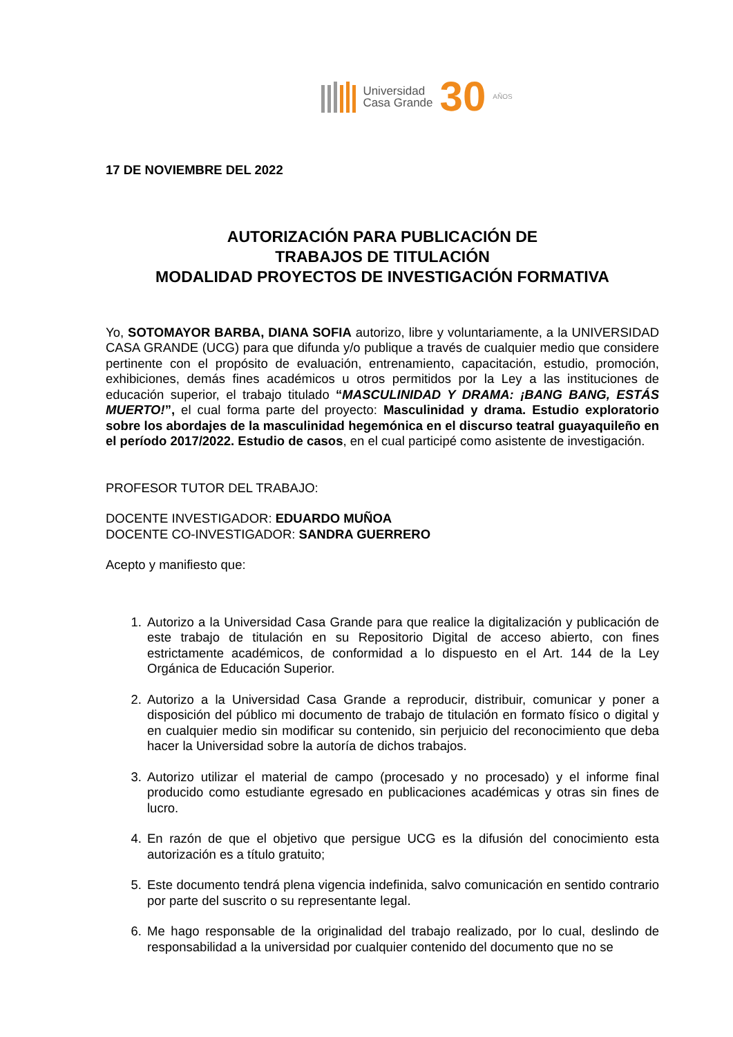Universidad
Casa Grande
30
AÑOS
17 DE NOVIEMBRE DEL 2022
AUTORIZACIÓN PARA PUBLICACIÓN DE
TRABAJOS DE TITULACIÓN
MODALIDAD PROYECTOS DE INVESTIGACIÓN FORMATIVA
Yo, SOTOMAYOR BARBA, DIANA SOFIA autorizo, libre y voluntariamente, a la UNIVERSIDAD CASA GRANDE (UCG) para que difunda y/o publique a través de cualquier medio que considere pertinente con el propósito de evaluación, entrenamiento, capacitación, estudio, promoción, exhibiciones, demás fines académicos u otros permitidos por la Ley a las instituciones de educación superior, el trabajo titulado “MASCULINIDAD Y DRAMA: ¡BANG BANG, ESTÁS MUERTO!”, el cual forma parte del proyecto: Masculinidad y drama. Estudio exploratorio sobre los abordajes de la masculinidad hegemónica en el discurso teatral guayaquileño en el período 2017/2022. Estudio de casos, en el cual participé como asistente de investigación.
PROFESOR TUTOR DEL TRABAJO:
DOCENTE INVESTIGADOR: EDUARDO MUÑOA
DOCENTE CO-INVESTIGADOR: SANDRA GUERRERO
Acepto y manifiesto que:
1. Autorizo a la Universidad Casa Grande para que realice la digitalización y publicación de este trabajo de titulación en su Repositorio Digital de acceso abierto, con fines estrictamente académicos, de conformidad a lo dispuesto en el Art. 144 de la Ley Orgánica de Educación Superior.
2. Autorizo a la Universidad Casa Grande a reproducir, distribuir, comunicar y poner a disposición del público mi documento de trabajo de titulación en formato físico o digital y en cualquier medio sin modificar su contenido, sin perjuicio del reconocimiento que deba hacer la Universidad sobre la autoría de dichos trabajos.
3. Autorizo utilizar el material de campo (procesado y no procesado) y el informe final producido como estudiante egresado en publicaciones académicas y otras sin fines de lucro.
4. En razón de que el objetivo que persigue UCG es la difusión del conocimiento esta autorización es a título gratuito;
5. Este documento tendrá plena vigencia indefinida, salvo comunicación en sentido contrario por parte del suscrito o su representante legal.
6. Me hago responsable de la originalidad del trabajo realizado, por lo cual, deslindo de responsabilidad a la universidad por cualquier contenido del documento que no se